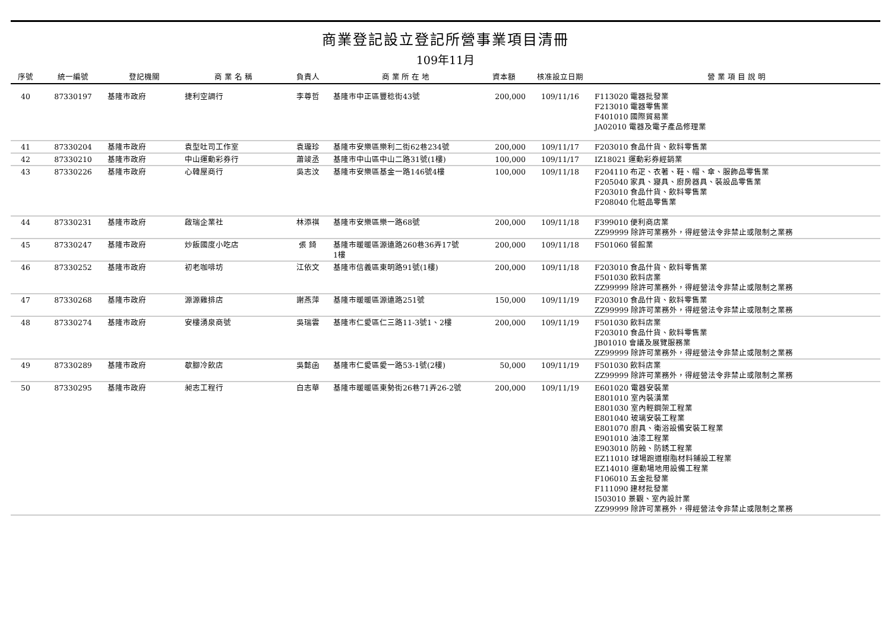商業登記設立登記所營事業項目清冊
109年11月
| 序號 | 統一編號 | 登記機關 | 商 業 名 稱 | 負責人 | 商 業 所 在 地 | 資本額 | 核准設立日期 | 營 業 項 目 說 明 |
| --- | --- | --- | --- | --- | --- | --- | --- | --- |
| 40 | 87330197 | 基隆市政府 | 捷利空調行 | 李尊哲 | 基隆市中正區豐稔街43號 | 200,000 | 109/11/16 | F113020 電器批發業 F213010 電器零售業 F401010 國際貿易業 JA02010 電器及電子產品修理業 |
| 41 | 87330204 | 基隆市政府 | 袁型吐司工作室 | 袁瓏珍 | 基隆市安樂區樂利二街62巷234號 | 200,000 | 109/11/17 | F203010 食品什貨、飲料零售業 |
| 42 | 87330210 | 基隆市政府 | 中山運動彩券行 | 蕭竣丞 | 基隆市中山區中山二路31號(1樓) | 100,000 | 109/11/17 | IZ18021 運動彩券經銷業 |
| 43 | 87330226 | 基隆市政府 | 心韓屋商行 | 吳志汶 | 基隆市安樂區基金一路146號4樓 | 100,000 | 109/11/18 | F204110 布疋、衣著、鞋、帽、傘、服飾品零售業 F205040 家具、寢具、廚房器具、裝設品零售業 F203010 食品什貨、飲料零售業 F208040 化粧品零售業 |
| 44 | 87330231 | 基隆市政府 | 啟瑞企業社 | 林添祺 | 基隆市安樂區樂一路68號 | 200,000 | 109/11/18 | F399010 便利商店業 ZZ99999 除許可業務外，得經營法令非禁止或限制之業務 |
| 45 | 87330247 | 基隆市政府 | 炒飯國度小吃店 | 張 錡 | 基隆市暖暖區源遠路260巷36弄17號 1樓 | 200,000 | 109/11/18 | F501060 餐館業 |
| 46 | 87330252 | 基隆市政府 | 初老咖啡坊 | 江依文 | 基隆市信義區東明路91號(1樓) | 200,000 | 109/11/18 | F203010 食品什貨、飲料零售業 F501030 飲料店業 ZZ99999 除許可業務外，得經營法令非禁止或限制之業務 |
| 47 | 87330268 | 基隆市政府 | 源源雞排店 | 謝燕萍 | 基隆市暖暖區源遠路251號 | 150,000 | 109/11/19 | F203010 食品什貨、飲料零售業 ZZ99999 除許可業務外，得經營法令非禁止或限制之業務 |
| 48 | 87330274 | 基隆市政府 | 安樓湧泉商號 | 吳瑞雲 | 基隆市仁愛區仁三路11-3號1、2樓 | 200,000 | 109/11/19 | F501030 飲料店業 F203010 食品什貨、飲料零售業 JB01010 會議及展覽服務業 ZZ99999 除許可業務外，得經營法令非禁止或限制之業務 |
| 49 | 87330289 | 基隆市政府 | 歇腳冷飲店 | 吳懿函 | 基隆市仁愛區愛一路53-1號(2樓) | 50,000 | 109/11/19 | F501030 飲料店業 ZZ99999 除許可業務外，得經營法令非禁止或限制之業務 |
| 50 | 87330295 | 基隆市政府 | 昶志工程行 | 白志華 | 基隆市暖暖區東勢街26巷71弄26-2號 | 200,000 | 109/11/19 | E601020 電器安裝業 E801010 室內裝潢業 E801030 室內輕鋼架工程業 E801040 玻璃安裝工程業 E801070 廚具、衛浴設備安裝工程業 E901010 油漆工程業 E903010 防蝕、防銹工程業 EZ11010 球場跑道樹脂材料鋪設工程業 EZ14010 運動場地用設備工程業 F106010 五金批發業 F111090 建材批發業 I503010 景觀、室內設計業 ZZ99999 除許可業務外，得經營法令非禁止或限制之業務 |